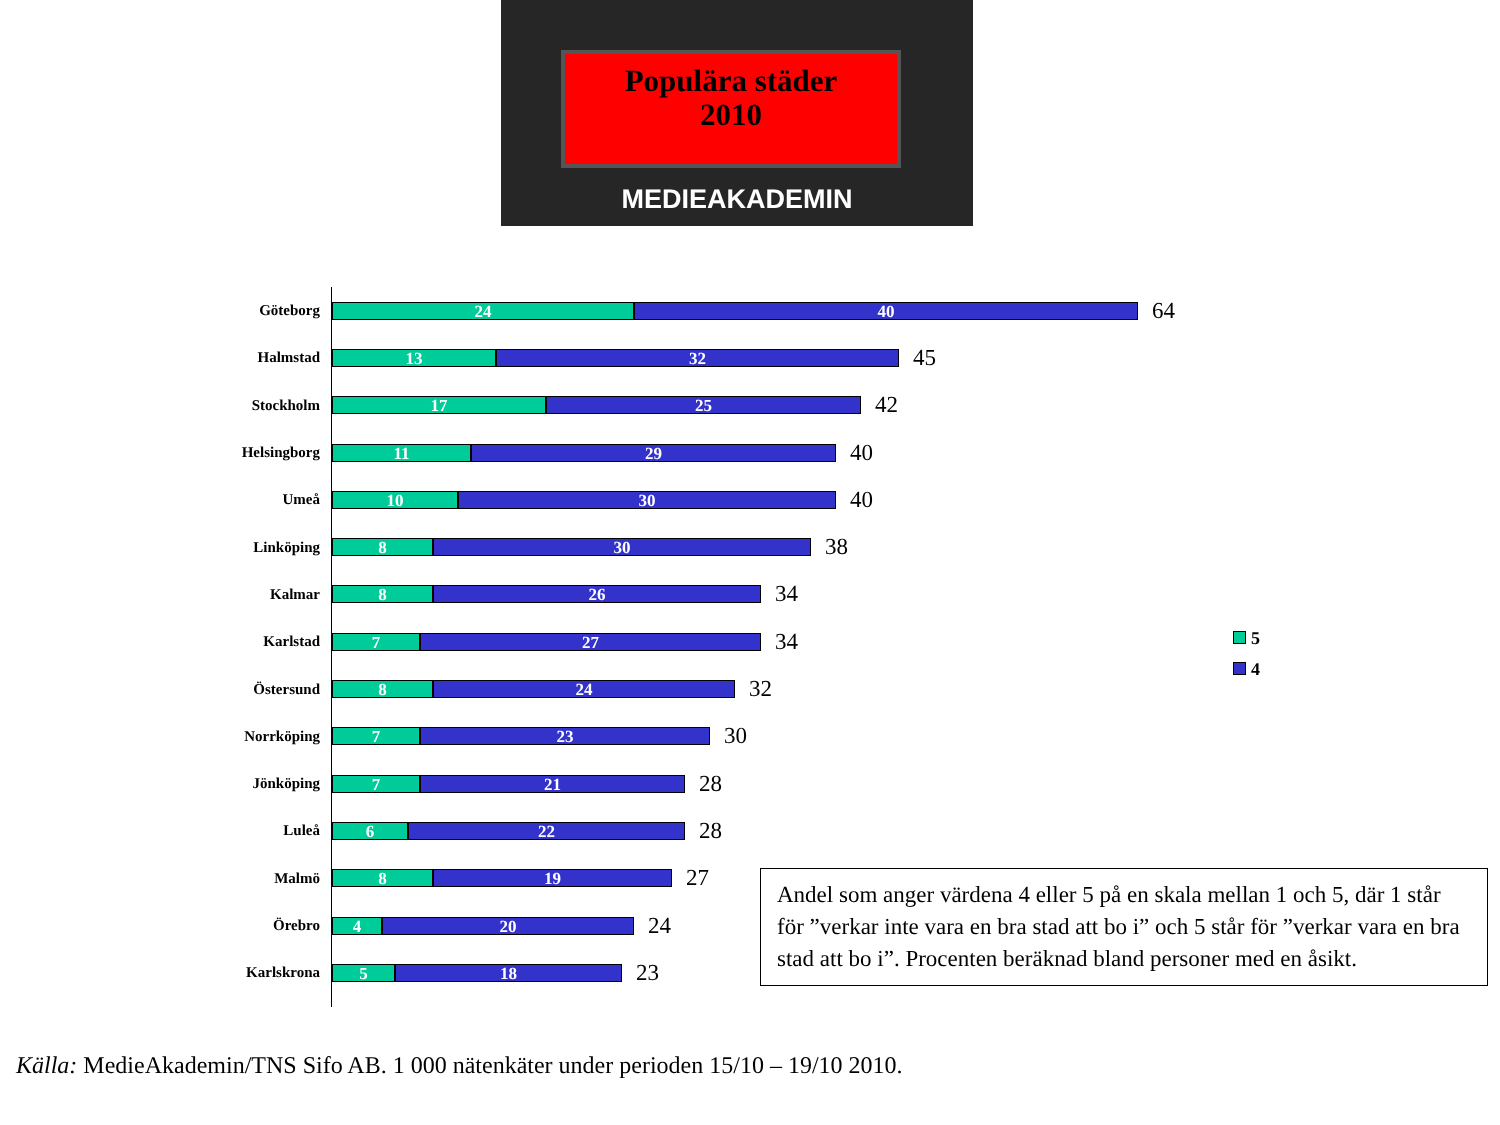Populära städer
2010
MEDIEAKADEMIN
Göteborg
24 40
64
Halmstad
13 32
45
Stockholm
17 25
42
Helsingborg
11 29
40
Umeå
10 30
40
Linköping
8 30
38
Kalmar
8 26
34
Karlstad
7 27
34
Östersund
8 24
32
Norrköping
7 23
30
Jönköping
7 21
28
Luleå
6 22
28
Malmö
8 19
27
Örebro
4 20
24
Karlskrona
5 18
23
5
4
Andel som anger värdena 4 eller 5 på en skala mellan 1 och 5, där 1 står för ”verkar inte vara en bra stad att bo i” och 5 står för ”verkar vara en bra stad att bo i”. Procenten beräknad bland personer med en åsikt.
Källa: MedieAkademin/TNS Sifo AB. 1 000 nätenkäter under perioden 15/10 – 19/10 2010.